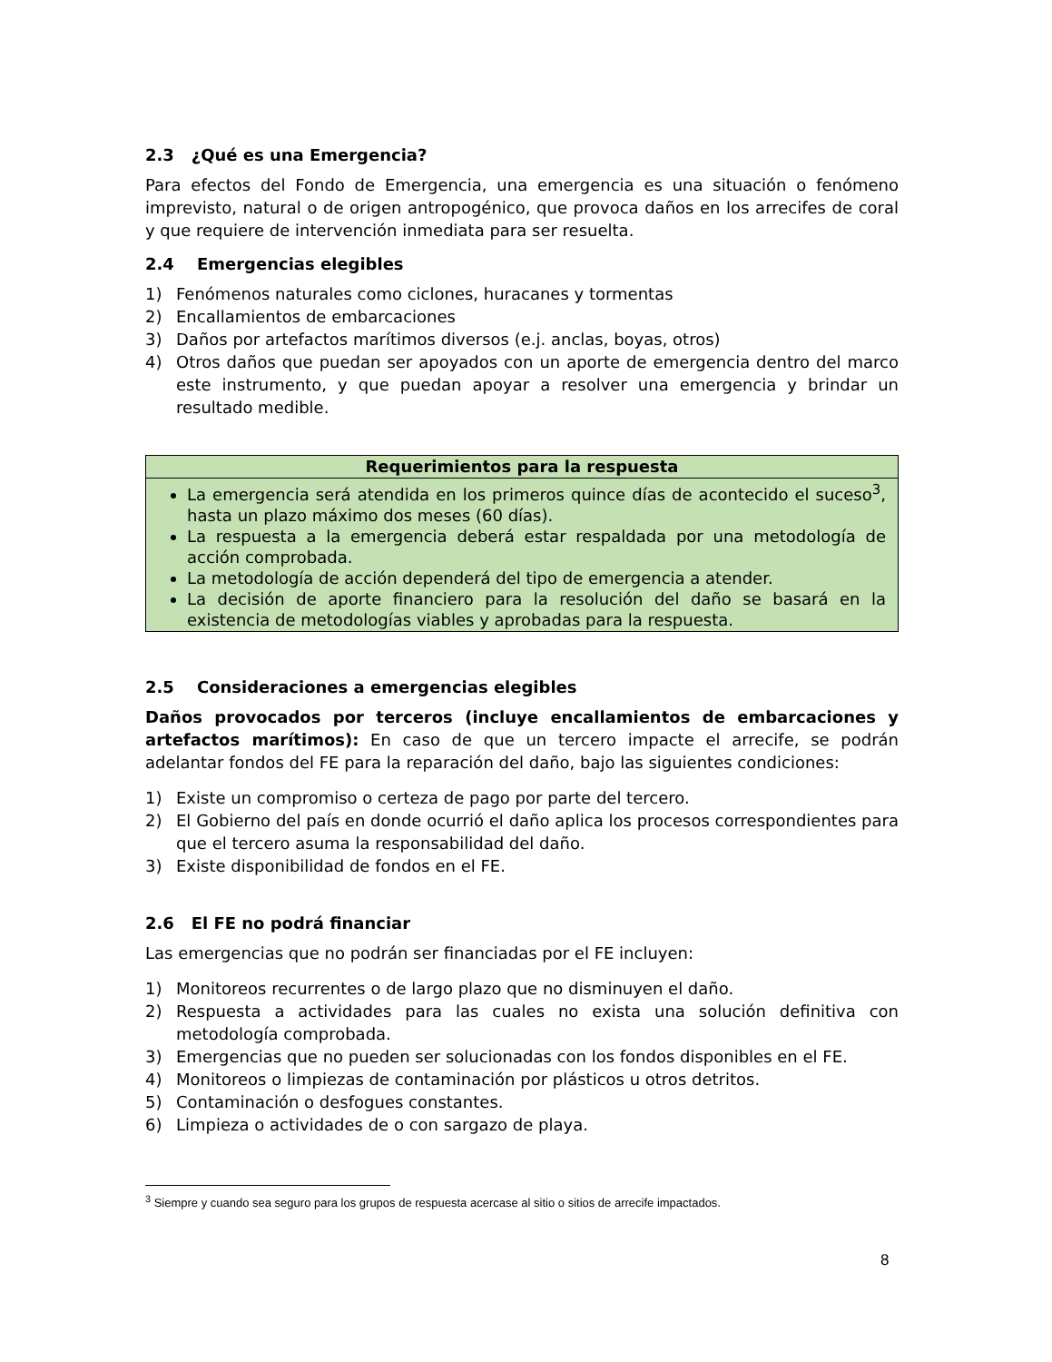2.3 ¿Qué es una Emergencia?
Para efectos del Fondo de Emergencia, una emergencia es una situación o fenómeno imprevisto, natural o de origen antropogénico, que provoca daños en los arrecifes de coral y que requiere de intervención inmediata para ser resuelta.
2.4 Emergencias elegibles
1) Fenómenos naturales como ciclones, huracanes y tormentas
2) Encallamientos de embarcaciones
3) Daños por artefactos marítimos diversos (e.j. anclas, boyas, otros)
4) Otros daños que puedan ser apoyados con un aporte de emergencia dentro del marco este instrumento, y que puedan apoyar a resolver una emergencia y brindar un resultado medible.
| Requerimientos para la respuesta |
| --- |
| La emergencia será atendida en los primeros quince días de acontecido el suceso<sup>3</sup>, hasta un plazo máximo dos meses (60 días). La respuesta a la emergencia deberá estar respaldada por una metodología de acción comprobada. La metodología de acción dependerá del tipo de emergencia a atender. La decisión de aporte financiero para la resolución del daño se basará en la existencia de metodologías viables y aprobadas para la respuesta. |
2.5 Consideraciones a emergencias elegibles
Daños provocados por terceros (incluye encallamientos de embarcaciones y artefactos marítimos): En caso de que un tercero impacte el arrecife, se podrán adelantar fondos del FE para la reparación del daño, bajo las siguientes condiciones:
1) Existe un compromiso o certeza de pago por parte del tercero.
2) El Gobierno del país en donde ocurrió el daño aplica los procesos correspondientes para que el tercero asuma la responsabilidad del daño.
3) Existe disponibilidad de fondos en el FE.
2.6 El FE no podrá financiar
Las emergencias que no podrán ser financiadas por el FE incluyen:
1) Monitoreos recurrentes o de largo plazo que no disminuyen el daño.
2) Respuesta a actividades para las cuales no exista una solución definitiva con metodología comprobada.
3) Emergencias que no pueden ser solucionadas con los fondos disponibles en el FE.
4) Monitoreos o limpiezas de contaminación por plásticos u otros detritos.
5) Contaminación o desfogues constantes.
6) Limpieza o actividades de o con sargazo de playa.
<sup>3</sup> Siempre y cuando sea seguro para los grupos de respuesta acercase al sitio o sitios de arrecife impactados.
8